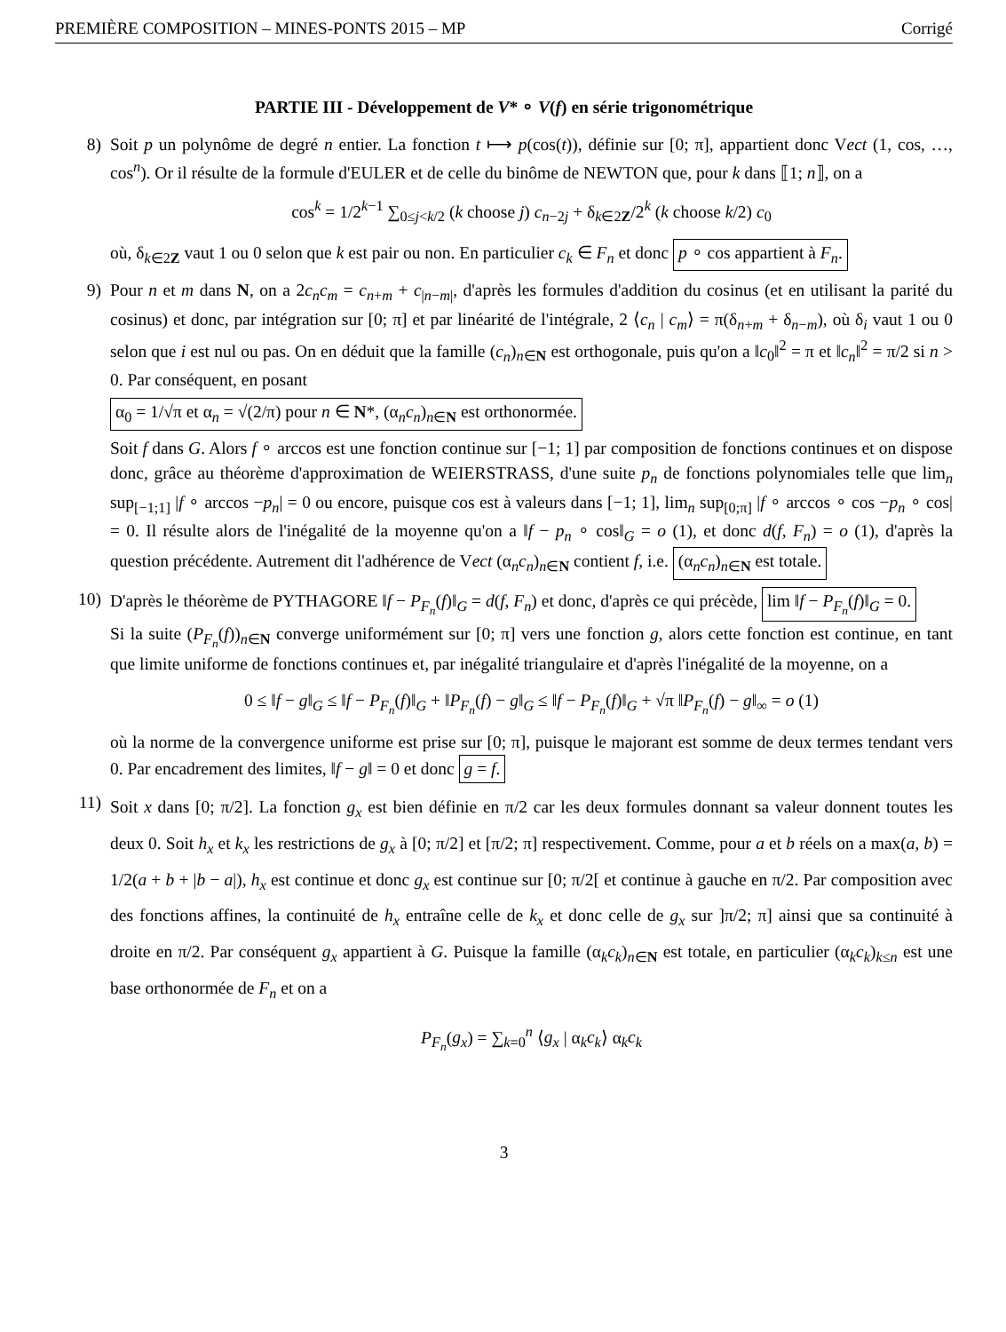PREMIÈRE COMPOSITION – MINES-PONTS 2015 – MP Corrigé
PARTIE III - Développement de V* ∘ V(f) en série trigonométrique
8) Soit p un polynôme de degré n entier. La fonction t ⟼ p(cos(t)), définie sur [0; π], appartient donc Vect (1, cos, …, cos<sup>n</sup>). Or il résulte de la formule d'EULER et de celle du binôme de NEWTON que, pour k dans ⟦1; n⟧, on a
cos<sup>k</sup> = 1/2<sup>k−1</sup> ∑<sub>0≤j<k/2</sub> (k choose j) c<sub>n−2j</sub> + δ<sub>k∈2Z</sub>/2<sup>k</sup> (k choose k/2) c<sub>0</sub>
où, δ<sub>k∈2Z</sub> vaut 1 ou 0 selon que k est pair ou non. En particulier c<sub>k</sub> ∈ F<sub>n</sub> et donc p ∘ cos appartient à F<sub>n</sub>.
9) Pour n et m dans N, on a 2c<sub>n</sub>c<sub>m</sub> = c<sub>n+m</sub> + c<sub>|n−m|</sub>, d'après les formules d'addition du cosinus (et en utilisant la parité du cosinus) et donc, par intégration sur [0; π] et par linéarité de l'intégrale, 2 ⟨c<sub>n</sub> | c<sub>m</sub>⟩ = π(δ<sub>n+m</sub> + δ<sub>n−m</sub>), où δ<sub>i</sub> vaut 1 ou 0 selon que i est nul ou pas. On en déduit que la famille (c<sub>n</sub>)<sub>n∈N</sub> est orthogonale, puis qu'on a ‖c<sub>0</sub>‖<sup>2</sup> = π et ‖c<sub>n</sub>‖<sup>2</sup> = π/2 si n > 0. Par conséquent, en posant
α<sub>0</sub> = 1/√π et α<sub>n</sub> = √(2/π) pour n ∈ N*, (α<sub>n</sub>c<sub>n</sub>)<sub>n∈N</sub> est orthonormée.
Soit f dans G. Alors f ∘ arccos est une fonction continue sur [−1; 1] par composition de fonctions continues et on dispose donc, grâce au théorème d'approximation de WEIERSTRASS, d'une suite p<sub>n</sub> de fonctions polynomiales telle que lim<sub>n</sub> sup<sub>[−1;1]</sub> |f ∘ arccos −p<sub>n</sub>| = 0 ou encore, puisque cos est à valeurs dans [−1; 1], lim<sub>n</sub> sup<sub>[0;π]</sub> |f ∘ arccos ∘ cos −p<sub>n</sub> ∘ cos| = 0. Il résulte alors de l'inégalité de la moyenne qu'on a ‖f − p<sub>n</sub> ∘ cos‖<sub>G</sub> = o (1), et donc d(f, F<sub>n</sub>) = o (1), d'après la question précédente. Autrement dit l'adhérence de Vect (α<sub>n</sub>c<sub>n</sub>)<sub>n∈N</sub> contient f, i.e. (α<sub>n</sub>c<sub>n</sub>)<sub>n∈N</sub> est totale.
10) D'après le théorème de PYTHAGORE ‖f − P<sub>F<sub>n</sub></sub>(f)‖<sub>G</sub> = d(f, F<sub>n</sub>) et donc, d'après ce qui précède, lim ‖f − P<sub>F<sub>n</sub></sub>(f)‖<sub>G</sub> = 0.
Si la suite (P<sub>F<sub>n</sub></sub>(f))<sub>n∈N</sub> converge uniformément sur [0; π] vers une fonction g, alors cette fonction est continue, en tant que limite uniforme de fonctions continues et, par inégalité triangulaire et d'après l'inégalité de la moyenne, on a
0 ≤ ‖f − g‖<sub>G</sub> ≤ ‖f − P<sub>F<sub>n</sub></sub>(f)‖<sub>G</sub> + ‖P<sub>F<sub>n</sub></sub>(f) − g‖<sub>G</sub> ≤ ‖f − P<sub>F<sub>n</sub></sub>(f)‖<sub>G</sub> + √π ‖P<sub>F<sub>n</sub></sub>(f) − g‖<sub>∞</sub> = o (1)
où la norme de la convergence uniforme est prise sur [0; π], puisque le majorant est somme de deux termes tendant vers 0. Par encadrement des limites, ‖f − g‖ = 0 et donc g = f.
11)
Soit x dans [0; π/2]. La fonction g<sub>x</sub> est bien définie en π/2 car les deux formules donnant sa valeur donnent toutes les deux 0. Soit h<sub>x</sub> et k<sub>x</sub> les restrictions de g<sub>x</sub> à [0; π/2] et [π/2; π] respectivement. Comme, pour a et b réels on a max(a, b) = 1/2(a + b + |b − a|), h<sub>x</sub> est continue et donc g<sub>x</sub> est continue sur [0; π/2[ et continue à gauche en π/2. Par composition avec des fonctions affines, la continuité de h<sub>x</sub> entraîne celle de k<sub>x</sub> et donc celle de g<sub>x</sub> sur ]π/2; π] ainsi que sa continuité à droite en π/2. Par conséquent g<sub>x</sub> appartient à G. Puisque la famille (α<sub>k</sub>c<sub>k</sub>)<sub>n∈N</sub> est totale, en particulier (α<sub>k</sub>c<sub>k</sub>)<sub>k≤n</sub> est une base orthonormée de F<sub>n</sub> et on a
P<sub>F<sub>n</sub></sub>(g<sub>x</sub>) = ∑<sub>k=0</sub><sup>n</sup> ⟨g<sub>x</sub> | α<sub>k</sub>c<sub>k</sub>⟩ α<sub>k</sub>c<sub>k</sub>
3